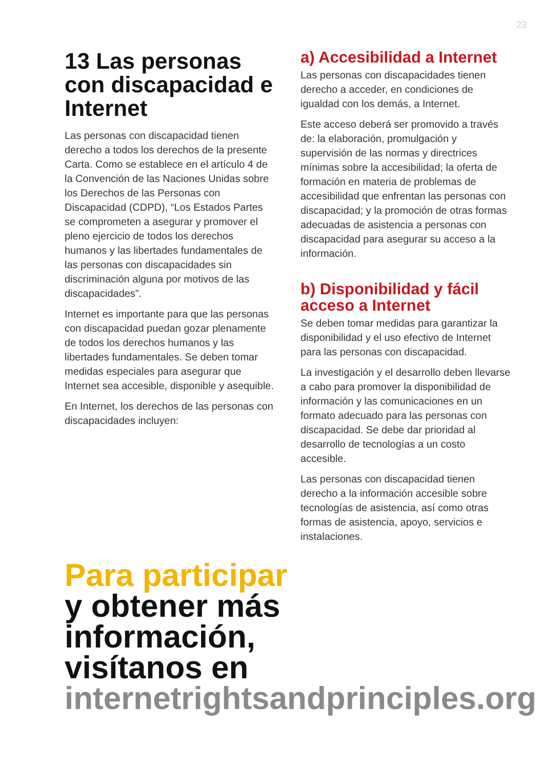23
13 Las personas con discapacidad e Internet
Las personas con discapacidad tienen derecho a todos los derechos de la presente Carta. Como se establece en el artículo 4 de la Convención de las Naciones Unidas sobre los Derechos de las Personas con Discapacidad (CDPD), “Los Estados Partes se comprometen a asegurar y promover el pleno ejercicio de todos los derechos humanos y las libertades fundamentales de las personas con discapacidades sin discriminación alguna por motivos de las discapacidades”.
Internet es importante para que las personas con discapacidad puedan gozar plenamente de todos los derechos humanos y las libertades fundamentales. Se deben tomar medidas especiales para asegurar que Internet sea accesible, disponible y asequible.
En Internet, los derechos de las personas con discapacidades incluyen:
a) Accesibilidad a Internet
Las personas con discapacidades tienen derecho a acceder, en condiciones de igualdad con los demás, a Internet.
Este acceso deberá ser promovido a través de: la elaboración, promulgación y supervisión de las normas y directrices mínimas sobre la accesibilidad; la oferta de formación en materia de problemas de accesibilidad que enfrentan las personas con discapacidad; y la promoción de otras formas adecuadas de asistencia a personas con discapacidad para asegurar su acceso a la información.
b) Disponibilidad y fácil acceso a Internet
Se deben tomar medidas para garantizar la disponibilidad y el uso efectivo de Internet para las personas con discapacidad.
La investigación y el desarrollo deben llevarse a cabo para promover la disponibilidad de información y las comunicaciones en un formato adecuado para las personas con discapacidad. Se debe dar prioridad al desarrollo de tecnologías a un costo accesible.
Las personas con discapacidad tienen derecho a la información accesible sobre tecnologías de asistencia, así como otras formas de asistencia, apoyo, servicios e instalaciones.
Para participar
y obtener más
información,
visítanos en
internetrightsandprinciples.org